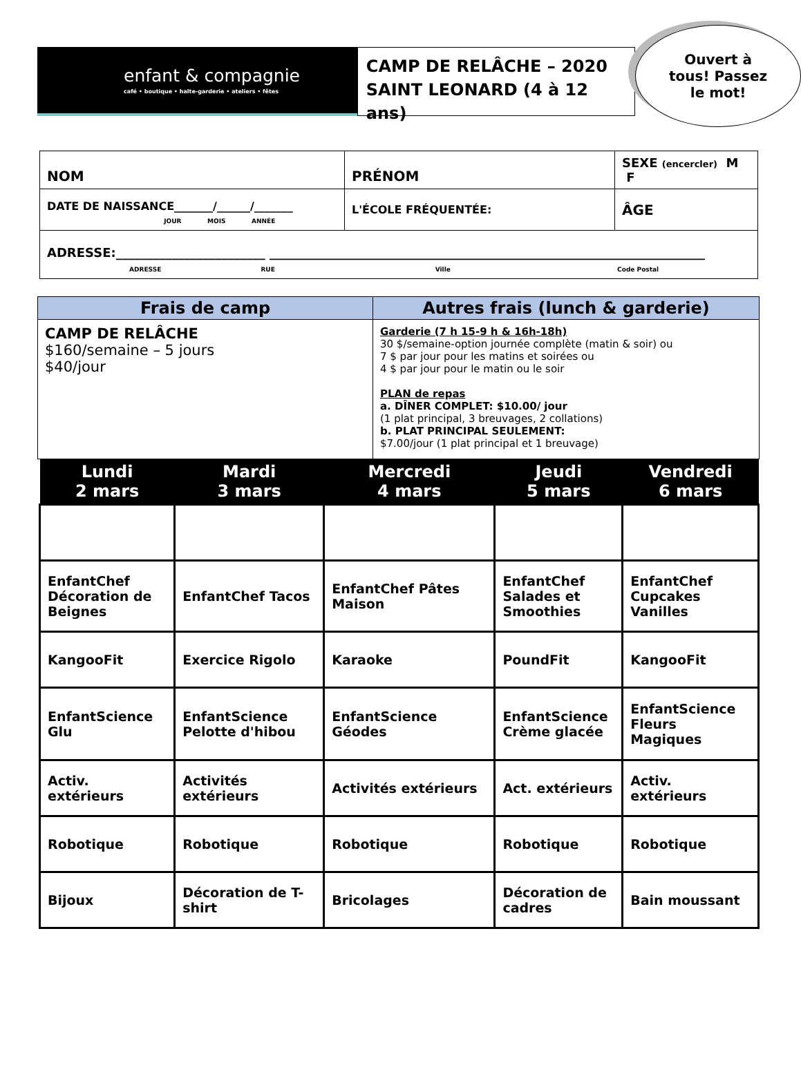enfant & compagnie
café • boutique • halte-garderie • ateliers • fêtes
CAMP DE RELÂCHE – 2020
SAINT LEONARD (4 à 12 ans)
Ouvert à
tous! Passez
le mot!
| NOM | PRÉNOM | SEXE (encercler) M F |
| DATE DE NAISSANCE_______/______/_______ JOUR MOIS ANNÉE | L'ÉCOLE FRÉQUENTÉE: | ÂGE |
| ADRESSE:________________________ ______________________________________________________________________ ADRESSE RUE Ville Code Postal | | |
| Frais de camp | Autres frais (lunch & garderie) |
| --- | --- |
| CAMP DE RELÂCHE $160/semaine – 5 jours $40/jour | Garderie (7 h 15-9 h & 16h-18h) 30 $/semaine-option journée complète (matin & soir) ou 7 $ par jour pour les matins et soirées ou 4 $ par jour pour le matin ou le soir PLAN de repas a. DÎNER COMPLET: $10.00/ jour (1 plat principal, 3 breuvages, 2 collations) b. PLAT PRINCIPAL SEULEMENT: $7.00/jour (1 plat principal et 1 breuvage) |
| Lundi 2 mars | Mardi 3 mars | Mercredi 4 mars | Jeudi 5 mars | Vendredi 6 mars |
| --- | --- | --- | --- | --- |
| EnfantChef Décoration de Beignes | EnfantChef Tacos | EnfantChef Pâtes Maison | EnfantChef Salades et Smoothies | EnfantChef Cupcakes Vanilles |
| KangooFit | Exercice Rigolo | Karaoke | PoundFit | KangooFit |
| EnfantScience Glu | EnfantScience Pelotte d'hibou | EnfantScience Géodes | EnfantScience Crème glacée | EnfantScience Fleurs Magiques |
| Activ. extérieurs | Activités extérieurs | Activités extérieurs | Act. extérieurs | Activ. extérieurs |
| Robotique | Robotique | Robotique | Robotique | Robotique |
| Bijoux | Décoration de T-shirt | Bricolages | Décoration de cadres | Bain moussant |